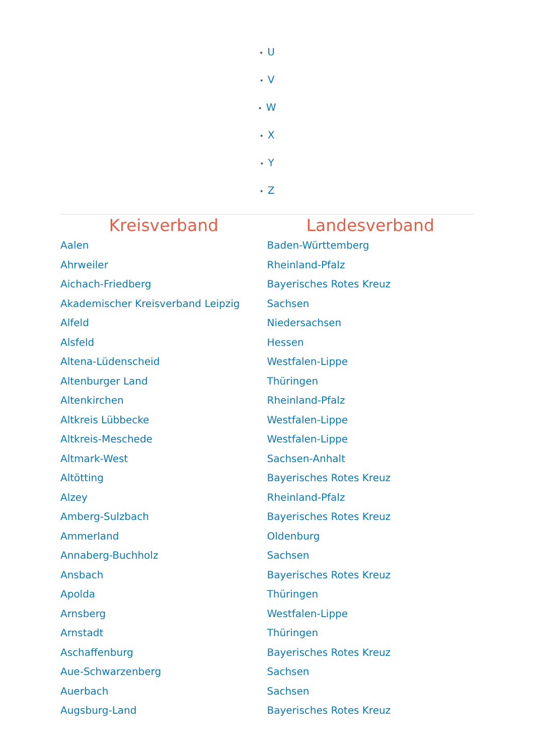• U
• V
• W
• X
• Y
• Z
| Kreisverband | Landesverband |
| --- | --- |
| Aalen | Baden-Württemberg |
| Ahrweiler | Rheinland-Pfalz |
| Aichach-Friedberg | Bayerisches Rotes Kreuz |
| Akademischer Kreisverband Leipzig | Sachsen |
| Alfeld | Niedersachsen |
| Alsfeld | Hessen |
| Altena-Lüdenscheid | Westfalen-Lippe |
| Altenburger Land | Thüringen |
| Altenkirchen | Rheinland-Pfalz |
| Altkreis Lübbecke | Westfalen-Lippe |
| Altkreis-Meschede | Westfalen-Lippe |
| Altmark-West | Sachsen-Anhalt |
| Altötting | Bayerisches Rotes Kreuz |
| Alzey | Rheinland-Pfalz |
| Amberg-Sulzbach | Bayerisches Rotes Kreuz |
| Ammerland | Oldenburg |
| Annaberg-Buchholz | Sachsen |
| Ansbach | Bayerisches Rotes Kreuz |
| Apolda | Thüringen |
| Arnsberg | Westfalen-Lippe |
| Arnstadt | Thüringen |
| Aschaffenburg | Bayerisches Rotes Kreuz |
| Aue-Schwarzenberg | Sachsen |
| Auerbach | Sachsen |
| Augsburg-Land | Bayerisches Rotes Kreuz |